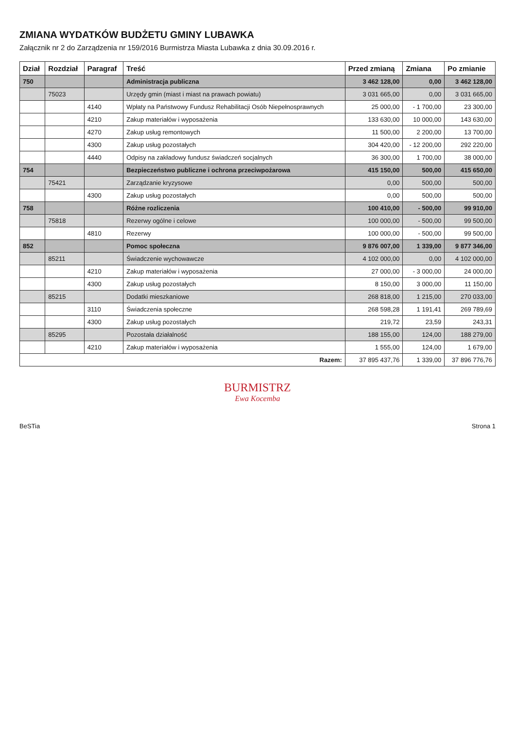ZMIANA WYDATKÓW BUDŻETU GMINY LUBAWKA
Załącznik nr 2 do Zarządzenia nr 159/2016 Burmistrza Miasta Lubawka z dnia 30.09.2016 r.
| Dział | Rozdział | Paragraf | Treść | Przed zmianą | Zmiana | Po zmianie |
| --- | --- | --- | --- | --- | --- | --- |
| 750 | | | Administracja publiczna | 3 462 128,00 | 0,00 | 3 462 128,00 |
| | 75023 | | Urzędy gmin (miast i miast na prawach powiatu) | 3 031 665,00 | 0,00 | 3 031 665,00 |
| | | 4140 | Wpłaty na Państwowy Fundusz Rehabilitacji Osób Niepełnosprawnych | 25 000,00 | - 1 700,00 | 23 300,00 |
| | | 4210 | Zakup materiałów i wyposażenia | 133 630,00 | 10 000,00 | 143 630,00 |
| | | 4270 | Zakup usług remontowych | 11 500,00 | 2 200,00 | 13 700,00 |
| | | 4300 | Zakup usług pozostałych | 304 420,00 | - 12 200,00 | 292 220,00 |
| | | 4440 | Odpisy na zakładowy fundusz świadczeń socjalnych | 36 300,00 | 1 700,00 | 38 000,00 |
| 754 | | | Bezpieczeństwo publiczne i ochrona przeciwpożarowa | 415 150,00 | 500,00 | 415 650,00 |
| | 75421 | | Zarządzanie kryzysowe | 0,00 | 500,00 | 500,00 |
| | | 4300 | Zakup usług pozostałych | 0,00 | 500,00 | 500,00 |
| 758 | | | Różne rozliczenia | 100 410,00 | - 500,00 | 99 910,00 |
| | 75818 | | Rezerwy ogólne i celowe | 100 000,00 | - 500,00 | 99 500,00 |
| | | 4810 | Rezerwy | 100 000,00 | - 500,00 | 99 500,00 |
| 852 | | | Pomoc społeczna | 9 876 007,00 | 1 339,00 | 9 877 346,00 |
| | 85211 | | Świadczenie wychowawcze | 4 102 000,00 | 0,00 | 4 102 000,00 |
| | | 4210 | Zakup materiałów i wyposażenia | 27 000,00 | - 3 000,00 | 24 000,00 |
| | | 4300 | Zakup usług pozostałych | 8 150,00 | 3 000,00 | 11 150,00 |
| | 85215 | | Dodatki mieszkaniowe | 268 818,00 | 1 215,00 | 270 033,00 |
| | | 3110 | Świadczenia społeczne | 268 598,28 | 1 191,41 | 269 789,69 |
| | | 4300 | Zakup usług pozostałych | 219,72 | 23,59 | 243,31 |
| | 85295 | | Pozostała działalność | 188 155,00 | 124,00 | 188 279,00 |
| | | 4210 | Zakup materiałów i wyposażenia | 1 555,00 | 124,00 | 1 679,00 |
| Razem: | | | | 37 895 437,76 | 1 339,00 | 37 896 776,76 |
BURMISTRZ
Ewa Kocemba
BeSTia Strona 1